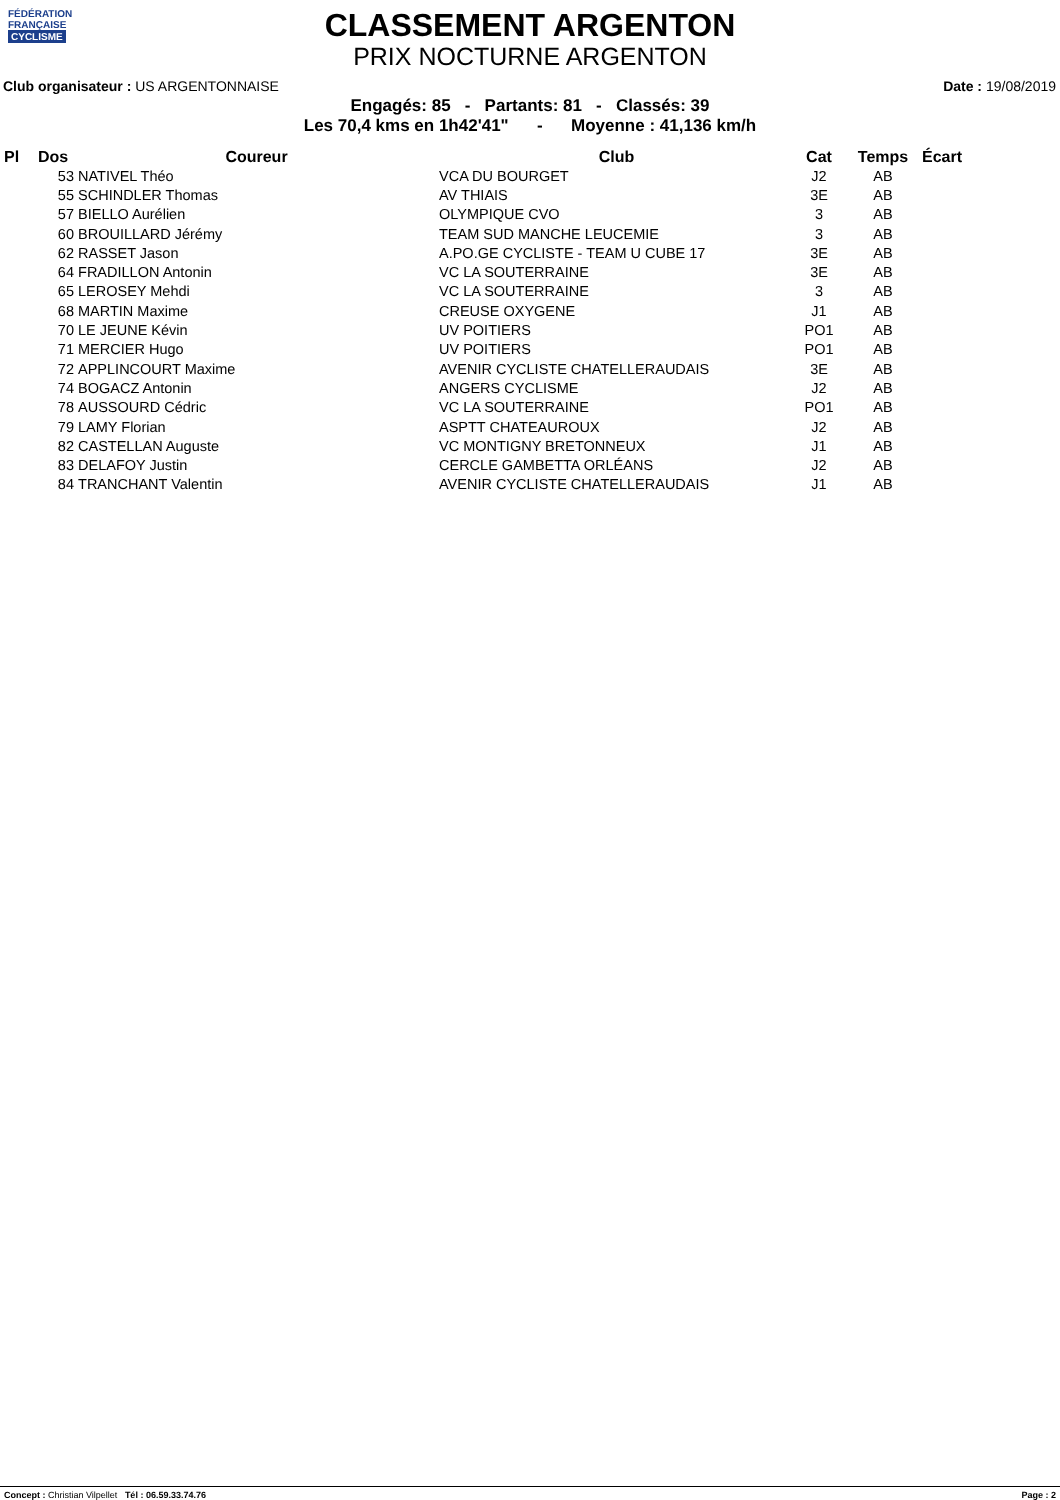FÉDÉRATION
FRANÇAISE
CYCLISME
CLASSEMENT ARGENTON
PRIX NOCTURNE ARGENTON
Club organisateur : US ARGENTONNAISE Date : 19/08/2019
Engagés: 85 - Partants: 81 - Classés: 39
Les 70,4 kms en 1h42'41" - Moyenne : 41,136 km/h
| Pl | Dos | Coureur | Club | Cat | Temps | Écart |
| --- | --- | --- | --- | --- | --- | --- |
| | 53 | NATIVEL Théo | VCA DU BOURGET | J2 | AB | |
| | 55 | SCHINDLER Thomas | AV THIAIS | 3E | AB | |
| | 57 | BIELLO Aurélien | OLYMPIQUE CVO | 3 | AB | |
| | 60 | BROUILLARD Jérémy | TEAM SUD MANCHE LEUCEMIE | 3 | AB | |
| | 62 | RASSET Jason | A.PO.GE CYCLISTE - TEAM U CUBE 17 | 3E | AB | |
| | 64 | FRADILLON Antonin | VC LA SOUTERRAINE | 3E | AB | |
| | 65 | LEROSEY Mehdi | VC LA SOUTERRAINE | 3 | AB | |
| | 68 | MARTIN Maxime | CREUSE OXYGENE | J1 | AB | |
| | 70 | LE JEUNE Kévin | UV POITIERS | PO1 | AB | |
| | 71 | MERCIER Hugo | UV POITIERS | PO1 | AB | |
| | 72 | APPLINCOURT Maxime | AVENIR CYCLISTE CHATELLERAUDAIS | 3E | AB | |
| | 74 | BOGACZ Antonin | ANGERS CYCLISME | J2 | AB | |
| | 78 | AUSSOURD Cédric | VC LA SOUTERRAINE | PO1 | AB | |
| | 79 | LAMY Florian | ASPTT CHATEAUROUX | J2 | AB | |
| | 82 | CASTELLAN Auguste | VC MONTIGNY BRETONNEUX | J1 | AB | |
| | 83 | DELAFOY Justin | CERCLE GAMBETTA ORLÉANS | J2 | AB | |
| | 84 | TRANCHANT Valentin | AVENIR CYCLISTE CHATELLERAUDAIS | J1 | AB | |
Concept : Christian Vilpellet Tél : 06.59.33.74.76 Page : 2